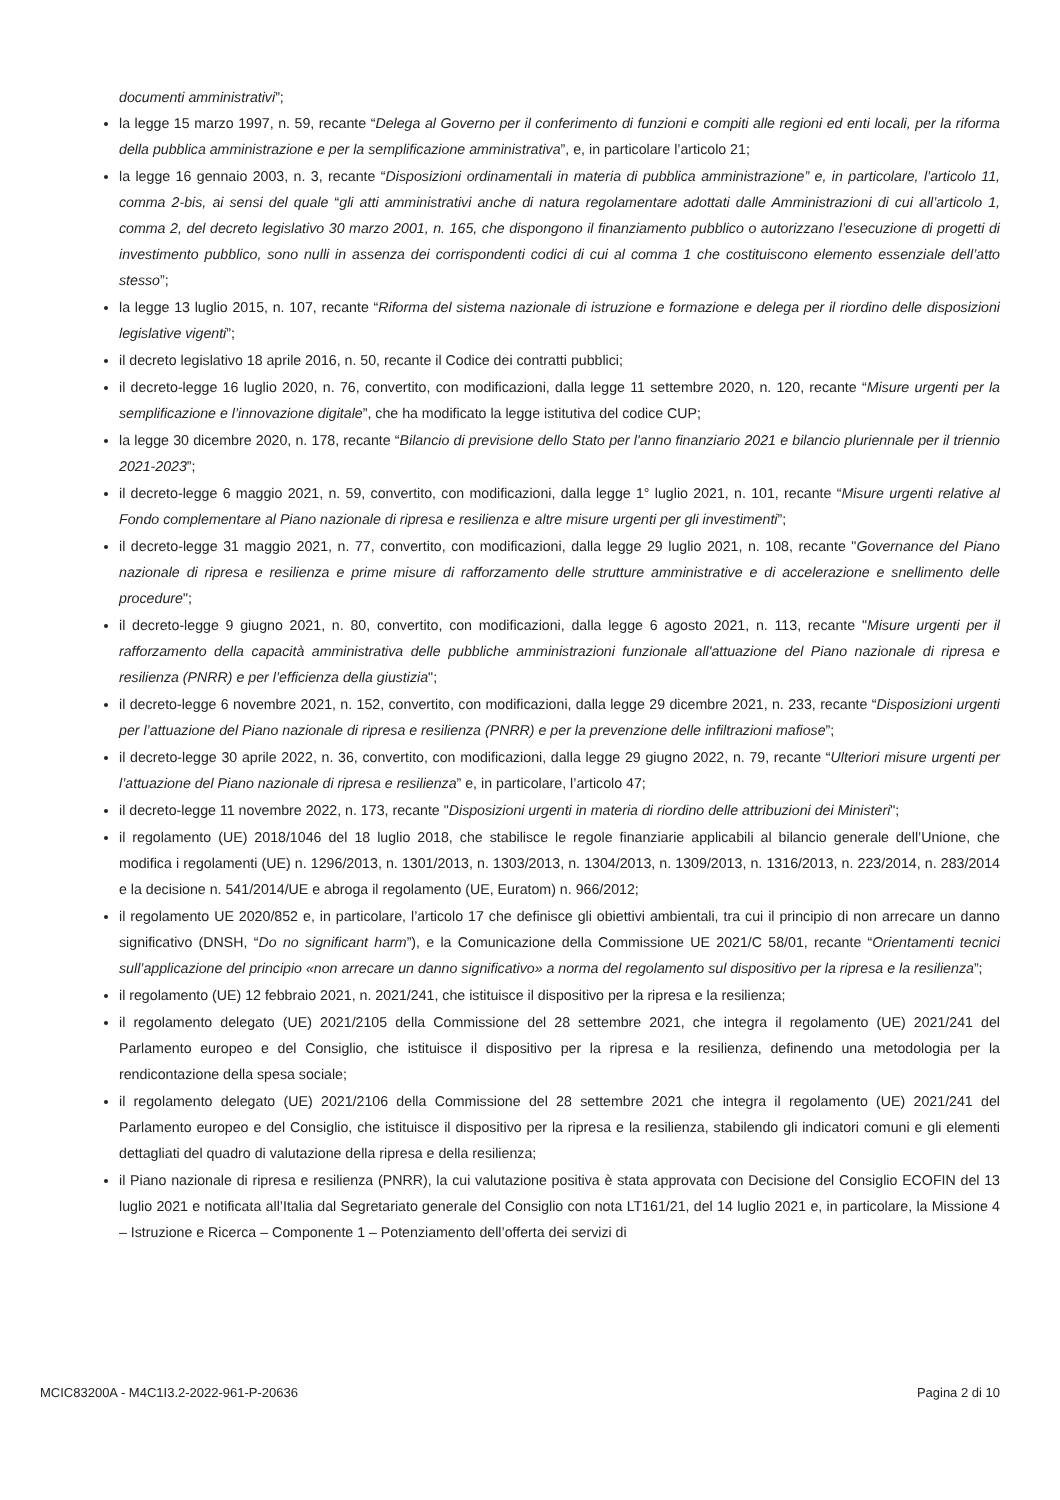documenti amministrativi”;
la legge 15 marzo 1997, n. 59, recante “Delega al Governo per il conferimento di funzioni e compiti alle regioni ed enti locali, per la riforma della pubblica amministrazione e per la semplificazione amministrativa”, e, in particolare l’articolo 21;
la legge 16 gennaio 2003, n. 3, recante “Disposizioni ordinamentali in materia di pubblica amministrazione” e, in particolare, l’articolo 11, comma 2-bis, ai sensi del quale “gli atti amministrativi anche di natura regolamentare adottati dalle Amministrazioni di cui all’articolo 1, comma 2, del decreto legislativo 30 marzo 2001, n. 165, che dispongono il finanziamento pubblico o autorizzano l’esecuzione di progetti di investimento pubblico, sono nulli in assenza dei corrispondenti codici di cui al comma 1 che costituiscono elemento essenziale dell’atto stesso”;
la legge 13 luglio 2015, n. 107, recante “Riforma del sistema nazionale di istruzione e formazione e delega per il riordino delle disposizioni legislative vigenti”;
il decreto legislativo 18 aprile 2016, n. 50, recante il Codice dei contratti pubblici;
il decreto-legge 16 luglio 2020, n. 76, convertito, con modificazioni, dalla legge 11 settembre 2020, n. 120, recante “Misure urgenti per la semplificazione e l’innovazione digitale”, che ha modificato la legge istitutiva del codice CUP;
la legge 30 dicembre 2020, n. 178, recante “Bilancio di previsione dello Stato per l'anno finanziario 2021 e bilancio pluriennale per il triennio 2021-2023”;
il decreto-legge 6 maggio 2021, n. 59, convertito, con modificazioni, dalla legge 1° luglio 2021, n. 101, recante “Misure urgenti relative al Fondo complementare al Piano nazionale di ripresa e resilienza e altre misure urgenti per gli investimenti”;
il decreto-legge 31 maggio 2021, n. 77, convertito, con modificazioni, dalla legge 29 luglio 2021, n. 108, recante "Governance del Piano nazionale di ripresa e resilienza e prime misure di rafforzamento delle strutture amministrative e di accelerazione e snellimento delle procedure";
il decreto-legge 9 giugno 2021, n. 80, convertito, con modificazioni, dalla legge 6 agosto 2021, n. 113, recante "Misure urgenti per il rafforzamento della capacità amministrativa delle pubbliche amministrazioni funzionale all'attuazione del Piano nazionale di ripresa e resilienza (PNRR) e per l’efficienza della giustizia";
il decreto-legge 6 novembre 2021, n. 152, convertito, con modificazioni, dalla legge 29 dicembre 2021, n. 233, recante “Disposizioni urgenti per l’attuazione del Piano nazionale di ripresa e resilienza (PNRR) e per la prevenzione delle infiltrazioni mafiose”;
il decreto-legge 30 aprile 2022, n. 36, convertito, con modificazioni, dalla legge 29 giugno 2022, n. 79, recante “Ulteriori misure urgenti per l’attuazione del Piano nazionale di ripresa e resilienza” e, in particolare, l’articolo 47;
il decreto-legge 11 novembre 2022, n. 173, recante "Disposizioni urgenti in materia di riordino delle attribuzioni dei Ministeri";
il regolamento (UE) 2018/1046 del 18 luglio 2018, che stabilisce le regole finanziarie applicabili al bilancio generale dell’Unione, che modifica i regolamenti (UE) n. 1296/2013, n. 1301/2013, n. 1303/2013, n. 1304/2013, n. 1309/2013, n. 1316/2013, n. 223/2014, n. 283/2014 e la decisione n. 541/2014/UE e abroga il regolamento (UE, Euratom) n. 966/2012;
il regolamento UE 2020/852 e, in particolare, l’articolo 17 che definisce gli obiettivi ambientali, tra cui il principio di non arrecare un danno significativo (DNSH, “Do no significant harm”), e la Comunicazione della Commissione UE 2021/C 58/01, recante “Orientamenti tecnici sull’applicazione del principio «non arrecare un danno significativo» a norma del regolamento sul dispositivo per la ripresa e la resilienza”;
il regolamento (UE) 12 febbraio 2021, n. 2021/241, che istituisce il dispositivo per la ripresa e la resilienza;
il regolamento delegato (UE) 2021/2105 della Commissione del 28 settembre 2021, che integra il regolamento (UE) 2021/241 del Parlamento europeo e del Consiglio, che istituisce il dispositivo per la ripresa e la resilienza, definendo una metodologia per la rendicontazione della spesa sociale;
il regolamento delegato (UE) 2021/2106 della Commissione del 28 settembre 2021 che integra il regolamento (UE) 2021/241 del Parlamento europeo e del Consiglio, che istituisce il dispositivo per la ripresa e la resilienza, stabilendo gli indicatori comuni e gli elementi dettagliati del quadro di valutazione della ripresa e della resilienza;
il Piano nazionale di ripresa e resilienza (PNRR), la cui valutazione positiva è stata approvata con Decisione del Consiglio ECOFIN del 13 luglio 2021 e notificata all’Italia dal Segretariato generale del Consiglio con nota LT161/21, del 14 luglio 2021 e, in particolare, la Missione 4 – Istruzione e Ricerca – Componente 1 – Potenziamento dell’offerta dei servizi di
MCIC83200A - M4C1I3.2-2022-961-P-20636 Pagina 2 di 10